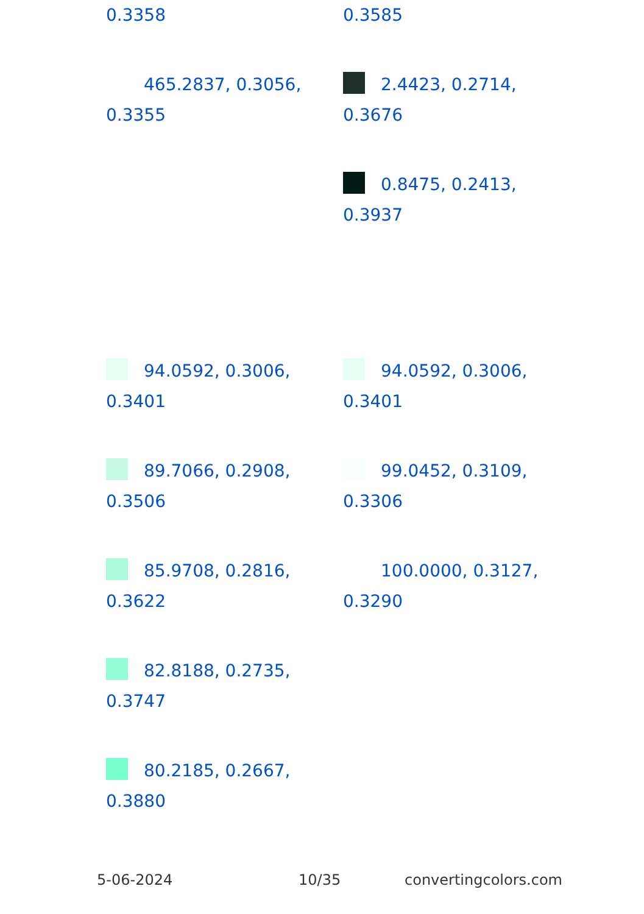0.3358 0.3585
465.2837, 0.3056, 0.3355
2.4423, 0.2714, 0.3676
0.8475, 0.2413, 0.3937
94.0592, 0.3006, 0.3401
94.0592, 0.3006, 0.3401
89.7066, 0.2908, 0.3506
99.0452, 0.3109, 0.3306
85.9708, 0.2816, 0.3622
100.0000, 0.3127, 0.3290
82.8188, 0.2735, 0.3747
80.2185, 0.2667, 0.3880
5-06-2024 10/35 convertingcolors.com